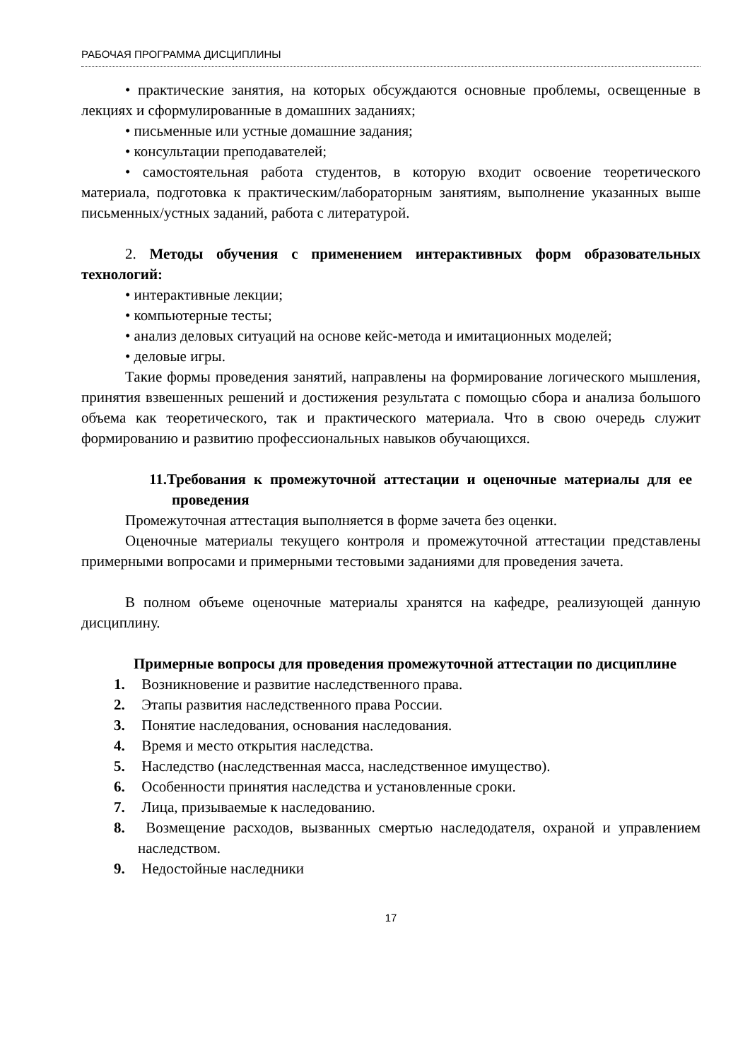РАБОЧАЯ ПРОГРАММА ДИСЦИПЛИНЫ
• практические занятия, на которых обсуждаются основные проблемы, освещенные в лекциях и сформулированные в домашних заданиях;
• письменные или устные домашние задания;
• консультации преподавателей;
• самостоятельная работа студентов, в которую входит освоение теоретического материала, подготовка к практическим/лабораторным занятиям, выполнение указанных выше письменных/устных заданий, работа с литературой.
2. Методы обучения с применением интерактивных форм образовательных технологий:
• интерактивные лекции;
• компьютерные тесты;
• анализ деловых ситуаций на основе кейс-метода и имитационных моделей;
• деловые игры.
Такие формы проведения занятий, направлены на формирование логического мышления, принятия взвешенных решений и достижения результата с помощью сбора и анализа большого объема как теоретического, так и практического материала. Что в свою очередь служит формированию и развитию профессиональных навыков обучающихся.
11.Требования к промежуточной аттестации и оценочные материалы для ее проведения
Промежуточная аттестация выполняется в форме зачета без оценки.
Оценочные материалы текущего контроля и промежуточной аттестации представлены примерными вопросами и примерными тестовыми заданиями для проведения зачета.
В полном объеме оценочные материалы хранятся на кафедре, реализующей данную дисциплину.
Примерные вопросы для проведения промежуточной аттестации по дисциплине
1. Возникновение и развитие наследственного права.
2. Этапы развития наследственного права России.
3. Понятие наследования, основания наследования.
4. Время и место открытия наследства.
5. Наследство (наследственная масса, наследственное имущество).
6. Особенности принятия наследства и установленные сроки.
7. Лица, призываемые к наследованию.
8. Возмещение расходов, вызванных смертью наследодателя, охраной и управлением наследством.
9. Недостойные наследники
17